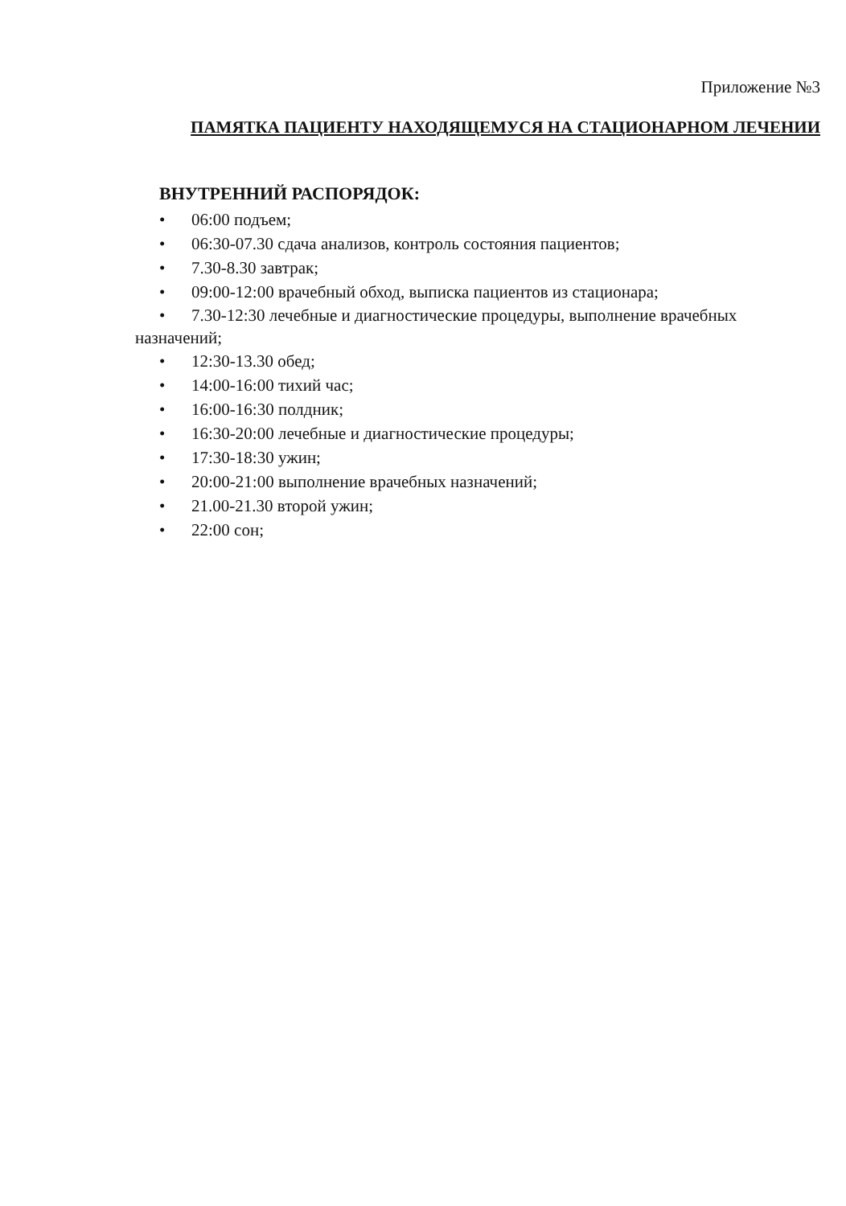Приложение №3
ПАМЯТКА ПАЦИЕНТУ НАХОДЯЩЕМУСЯ НА СТАЦИОНАРНОМ ЛЕЧЕНИИ
ВНУТРЕННИЙ РАСПОРЯДОК:
• 06:00 подъем;
• 06:30-07.30 сдача анализов, контроль состояния пациентов;
• 7.30-8.30 завтрак;
• 09:00-12:00 врачебный обход, выписка пациентов из стационара;
• 7.30-12:30 лечебные и диагностические процедуры, выполнение врачебных назначений;
• 12:30-13.30 обед;
• 14:00-16:00 тихий час;
• 16:00-16:30 полдник;
• 16:30-20:00 лечебные и диагностические процедуры;
• 17:30-18:30 ужин;
• 20:00-21:00 выполнение врачебных назначений;
• 21.00-21.30 второй ужин;
• 22:00 сон;